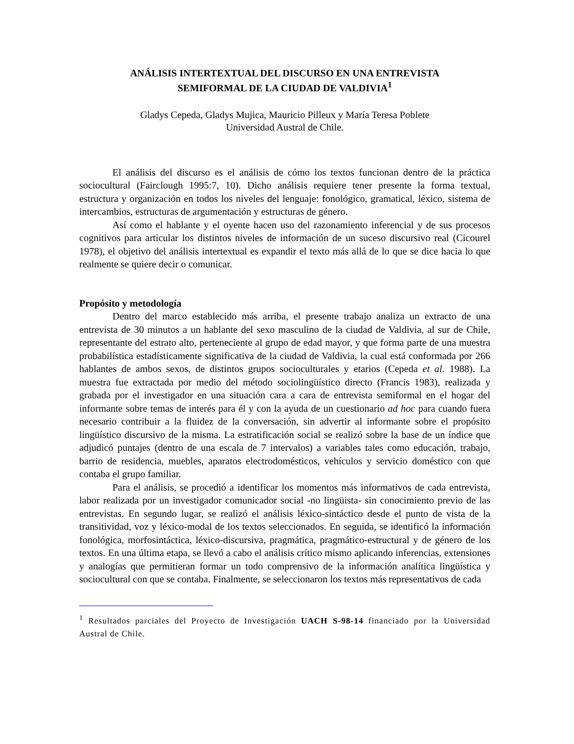ANÁLISIS INTERTEXTUAL DEL DISCURSO EN UNA ENTREVISTA
SEMIFORMAL DE LA CIUDAD DE VALDIVIA<sup>1</sup>
Gladys Cepeda, Gladys Mujica, Mauricio Pilleux y María Teresa Poblete
Universidad Austral de Chile.
El análisis del discurso es el análisis de cómo los textos funcionan dentro de la práctica sociocultural (Fairclough 1995:7, 10). Dicho análisis requiere tener presente la forma textual, estructura y organización en todos los niveles del lenguaje: fonológico, gramatical, léxico, sistema de intercambios, estructuras de argumentación y estructuras de género.
Así como el hablante y el oyente hacen uso del razonamiento inferencial y de sus procesos cognitivos para articular los distintos niveles de información de un suceso discursivo real (Cicourel 1978), el objetivo del análisis intertextual es expandir el texto más allá de lo que se dice hacia lo que realmente se quiere decir o comunicar.
Propósito y metodología
Dentro del marco establecido más arriba, el presente trabajo analiza un extracto de una entrevista de 30 minutos a un hablante del sexo masculino de la ciudad de Valdivia, al sur de Chile, representante del estrato alto, perteneciente al grupo de edad mayor, y que forma parte de una muestra probabilística estadísticamente significativa de la ciudad de Valdivia, la cual está conformada por 266 hablantes de ambos sexos, de distintos grupos socioculturales y etarios (Cepeda et al. 1988). La muestra fue extractada por medio del método sociolingüístico directo (Francis 1983), realizada y grabada por el investigador en una situación cara a cara de entrevista semiformal en el hogar del informante sobre temas de interés para él y con la ayuda de un cuestionario ad hoc para cuando fuera necesario contribuir a la fluidez de la conversación, sin advertir al informante sobre el propósito lingüístico discursivo de la misma. La estratificación social se realizó sobre la base de un índice que adjudicó puntajes (dentro de una escala de 7 intervalos) a variables tales como educación, trabajo, barrio de residencia, muebles, aparatos electrodomésticos, vehículos y servicio doméstico con que contaba el grupo familiar.
Para el análisis, se procedió a identificar los momentos más informativos de cada entrevista, labor realizada por un investigador comunicador social -no lingüista- sin conocimiento previo de las entrevistas. En segundo lugar, se realizó el análisis léxico-sintáctico desde el punto de vista de la transitividad, voz y léxico-modal de los textos seleccionados. En seguida, se identificó la información fonológica, morfosintáctica, léxico-discursiva, pragmática, pragmático-estructural y de género de los textos. En una última etapa, se llevó a cabo el análisis crítico mismo aplicando inferencias, extensiones y analogías que permitieran formar un todo comprensivo de la información analítica lingüística y sociocultural con que se contaba. Finalmente, se seleccionaron los textos más representativos de cada
<sup>1</sup> Resultados parciales del Proyecto de Investigación UACH S-98-14 financiado por la Universidad Austral de Chile.